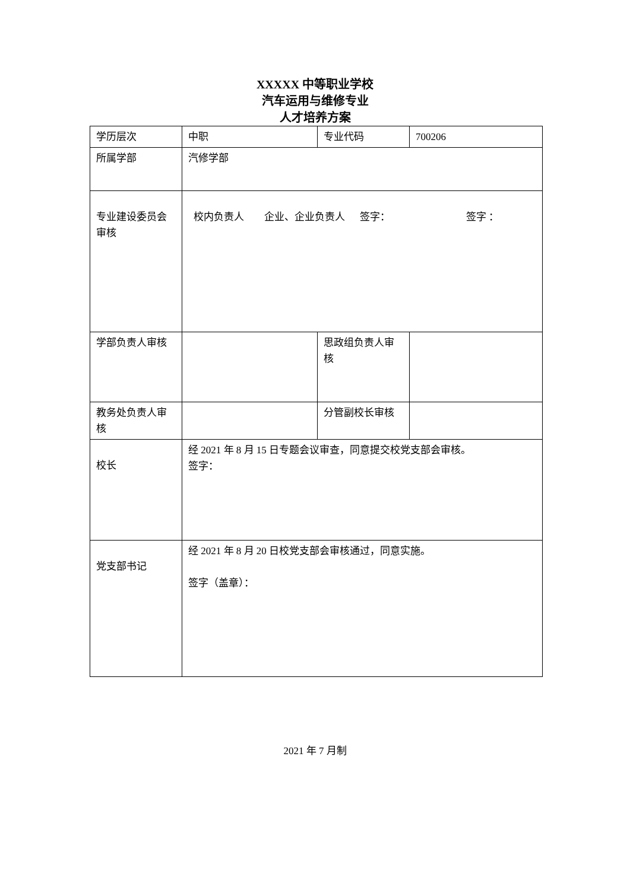XXXXX 中等职业学校
汽车运用与维修专业
人才培养方案
| 学历层次 | 中职 | 专业代码 | 700206 |
| 所属学部 | 汽修学部 | | |
| 专业建设委员会审核 | 校内负责人 企业、企业负责人 签字： 签字 ： | | |
| 学部负责人审核 | | 思政组负责人审核 | |
| 教务处负责人审核 | | 分管副校长审核 | |
| 校长 | 经 2021 年 8 月 15 日专题会议审查，同意提交校党支部会审核。 签字： | | |
| 党支部书记 | 经 2021 年 8 月 20 日校党支部会审核通过，同意实施。 签字（盖章）： | | |
2021 年 7 月制